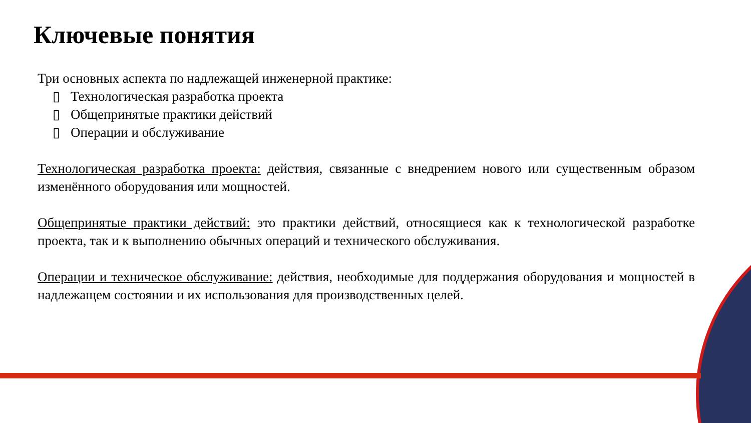Ключевые понятия
Три основных аспекта по надлежащей инженерной практике:
▯ Технологическая разработка проекта
▯ Общепринятые практики действий
▯ Операции и обслуживание
Технологическая разработка проекта: действия, связанные с внедрением нового или существенным образом изменённого оборудования или мощностей.
Общепринятые практики действий: это практики действий, относящиеся как к технологической разработке проекта, так и к выполнению обычных операций и технического обслуживания.
Операции и техническое обслуживание: действия, необходимые для поддержания оборудования и мощностей в надлежащем состоянии и их использования для производственных целей.